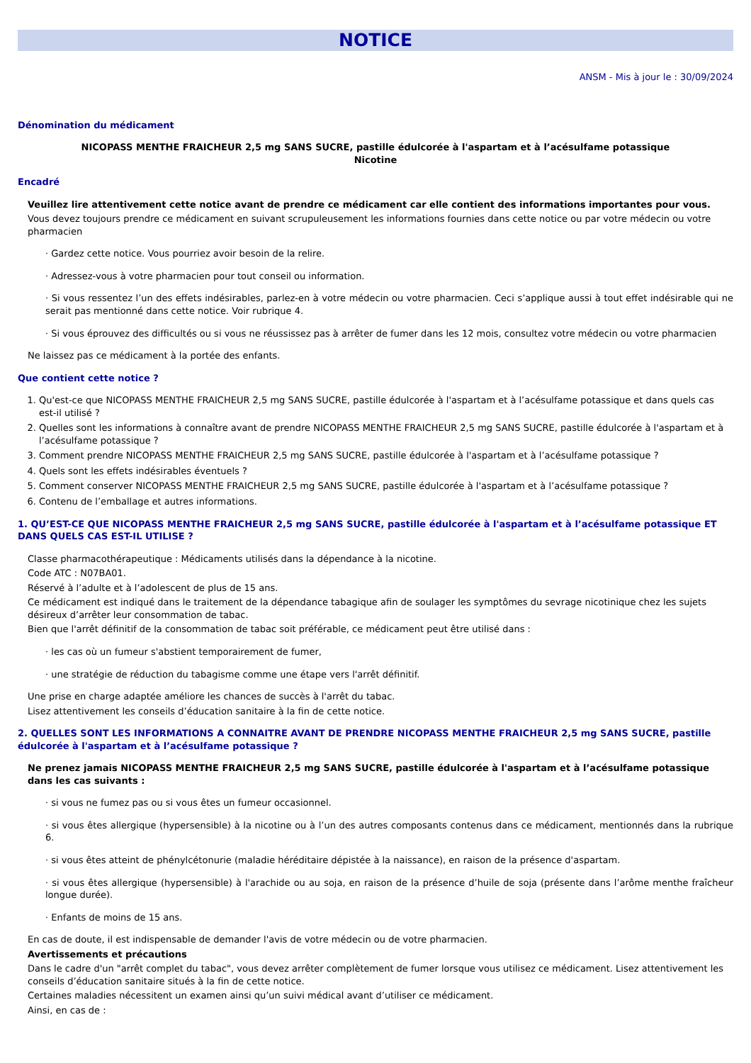NOTICE
ANSM - Mis à jour le : 30/09/2024
Dénomination du médicament
NICOPASS MENTHE FRAICHEUR 2,5 mg SANS SUCRE, pastille édulcorée à l'aspartam et à l’acésulfame potassique
Nicotine
Encadré
Veuillez lire attentivement cette notice avant de prendre ce médicament car elle contient des informations importantes pour vous.
Vous devez toujours prendre ce médicament en suivant scrupuleusement les informations fournies dans cette notice ou par votre médecin ou votre pharmacien
· Gardez cette notice. Vous pourriez avoir besoin de la relire.
· Adressez-vous à votre pharmacien pour tout conseil ou information.
· Si vous ressentez l’un des effets indésirables, parlez-en à votre médecin ou votre pharmacien. Ceci s’applique aussi à tout effet indésirable qui ne serait pas mentionné dans cette notice. Voir rubrique 4.
· Si vous éprouvez des difficultés ou si vous ne réussissez pas à arrêter de fumer dans les 12 mois, consultez votre médecin ou votre pharmacien
Ne laissez pas ce médicament à la portée des enfants.
Que contient cette notice ?
1. Qu'est-ce que NICOPASS MENTHE FRAICHEUR 2,5 mg SANS SUCRE, pastille édulcorée à l'aspartam et à l’acésulfame potassique et dans quels cas est-il utilisé ?
2. Quelles sont les informations à connaître avant de prendre NICOPASS MENTHE FRAICHEUR 2,5 mg SANS SUCRE, pastille édulcorée à l'aspartam et à l’acésulfame potassique ?
3. Comment prendre NICOPASS MENTHE FRAICHEUR 2,5 mg SANS SUCRE, pastille édulcorée à l'aspartam et à l’acésulfame potassique ?
4. Quels sont les effets indésirables éventuels ?
5. Comment conserver NICOPASS MENTHE FRAICHEUR 2,5 mg SANS SUCRE, pastille édulcorée à l'aspartam et à l’acésulfame potassique ?
6. Contenu de l’emballage et autres informations.
1. QU’EST-CE QUE NICOPASS MENTHE FRAICHEUR 2,5 mg SANS SUCRE, pastille édulcorée à l'aspartam et à l’acésulfame potassique ET DANS QUELS CAS EST-IL UTILISE ?
Classe pharmacothérapeutique : Médicaments utilisés dans la dépendance à la nicotine.
Code ATC : N07BA01.
Réservé à l’adulte et à l’adolescent de plus de 15 ans.
Ce médicament est indiqué dans le traitement de la dépendance tabagique afin de soulager les symptômes du sevrage nicotinique chez les sujets désireux d’arrêter leur consommation de tabac.
Bien que l'arrêt définitif de la consommation de tabac soit préférable, ce médicament peut être utilisé dans :
· les cas où un fumeur s'abstient temporairement de fumer,
· une stratégie de réduction du tabagisme comme une étape vers l'arrêt définitif.
Une prise en charge adaptée améliore les chances de succès à l'arrêt du tabac.
Lisez attentivement les conseils d’éducation sanitaire à la fin de cette notice.
2. QUELLES SONT LES INFORMATIONS A CONNAITRE AVANT DE PRENDRE NICOPASS MENTHE FRAICHEUR 2,5 mg SANS SUCRE, pastille édulcorée à l'aspartam et à l’acésulfame potassique ?
Ne prenez jamais NICOPASS MENTHE FRAICHEUR 2,5 mg SANS SUCRE, pastille édulcorée à l'aspartam et à l’acésulfame potassique dans les cas suivants :
· si vous ne fumez pas ou si vous êtes un fumeur occasionnel.
· si vous êtes allergique (hypersensible) à la nicotine ou à l’un des autres composants contenus dans ce médicament, mentionnés dans la rubrique 6.
· si vous êtes atteint de phénylcétonurie (maladie héréditaire dépistée à la naissance), en raison de la présence d'aspartam.
· si vous êtes allergique (hypersensible) à l'arachide ou au soja, en raison de la présence d’huile de soja (présente dans l’arôme menthe fraîcheur longue durée).
· Enfants de moins de 15 ans.
En cas de doute, il est indispensable de demander l'avis de votre médecin ou de votre pharmacien.
Avertissements et précautions
Dans le cadre d'un "arrêt complet du tabac", vous devez arrêter complètement de fumer lorsque vous utilisez ce médicament. Lisez attentivement les conseils d’éducation sanitaire situés à la fin de cette notice.
Certaines maladies nécessitent un examen ainsi qu’un suivi médical avant d’utiliser ce médicament.
Ainsi, en cas de :